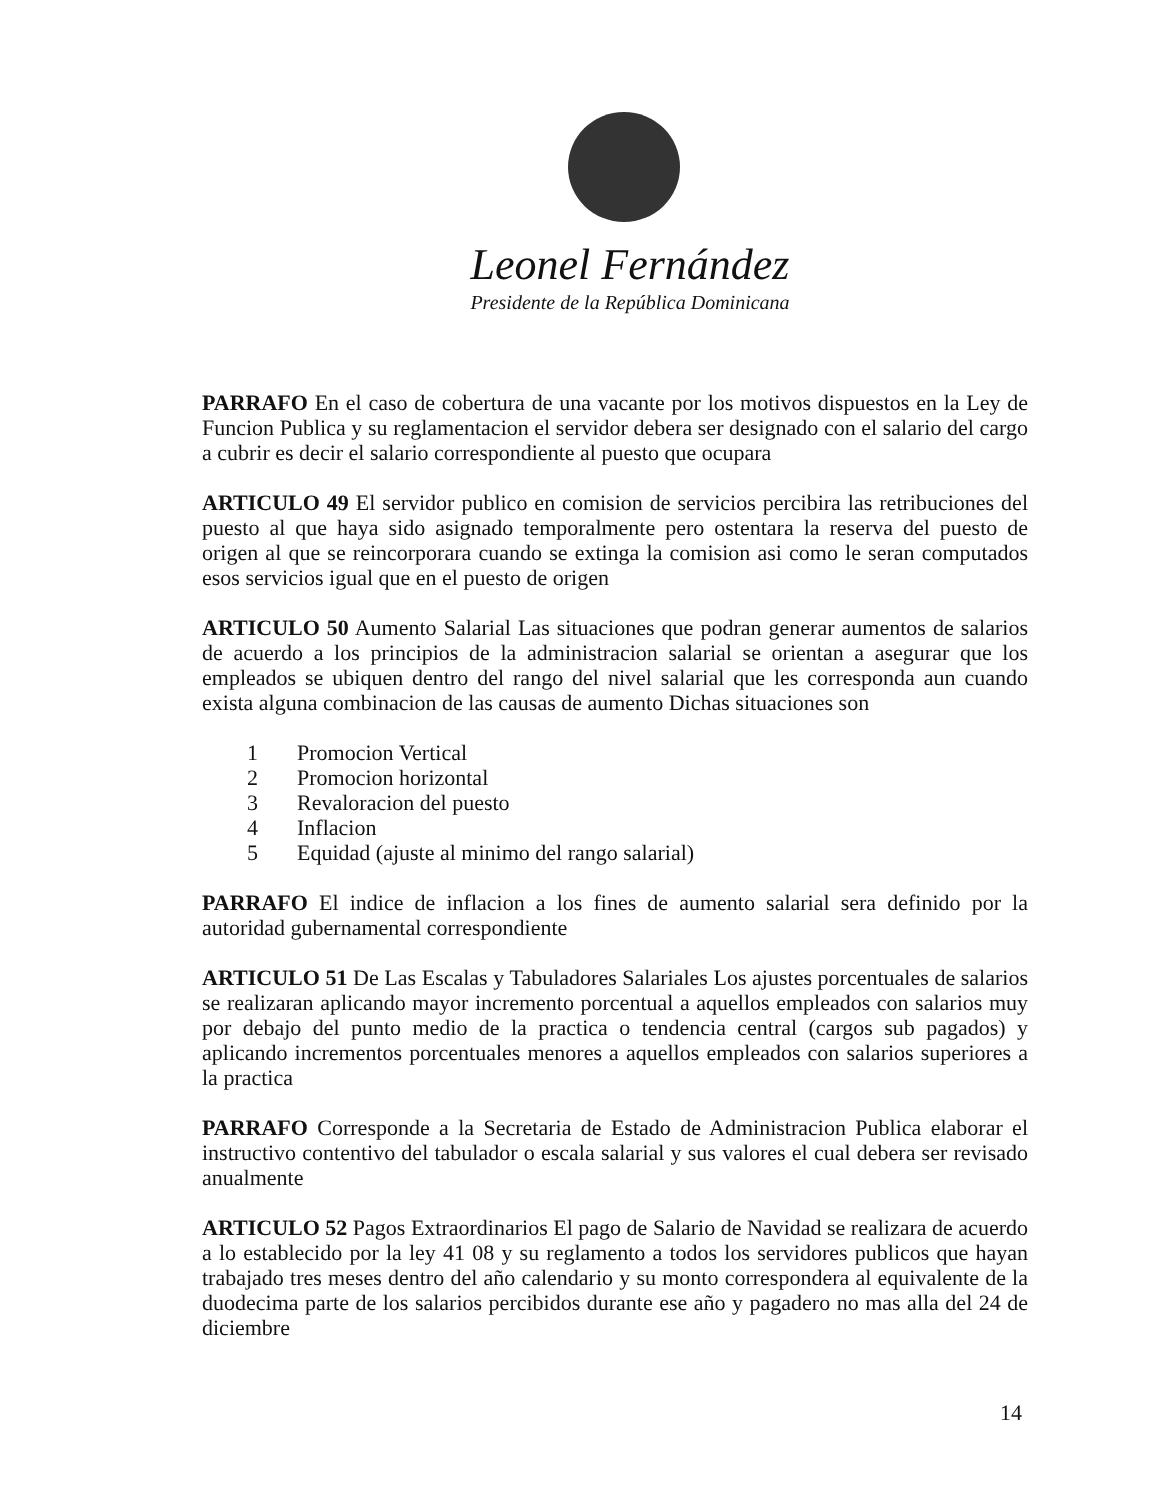Leonel Fernández
Presidente de la República Dominicana
PARRAFO En el caso de cobertura de una vacante por los motivos dispuestos en la Ley de Funcion Publica y su reglamentacion el servidor debera ser designado con el salario del cargo a cubrir es decir el salario correspondiente al puesto que ocupara
ARTICULO 49 El servidor publico en comision de servicios percibira las retribuciones del puesto al que haya sido asignado temporalmente pero ostentara la reserva del puesto de origen al que se reincorporara cuando se extinga la comision asi como le seran computados esos servicios igual que en el puesto de origen
ARTICULO 50 Aumento Salarial Las situaciones que podran generar aumentos de salarios de acuerdo a los principios de la administracion salarial se orientan a asegurar que los empleados se ubiquen dentro del rango del nivel salarial que les corresponda aun cuando exista alguna combinacion de las causas de aumento Dichas situaciones son
1 Promocion Vertical
2 Promocion horizontal
3 Revaloracion del puesto
4 Inflacion
5 Equidad (ajuste al minimo del rango salarial)
PARRAFO El indice de inflacion a los fines de aumento salarial sera definido por la autoridad gubernamental correspondiente
ARTICULO 51 De Las Escalas y Tabuladores Salariales Los ajustes porcentuales de salarios se realizaran aplicando mayor incremento porcentual a aquellos empleados con salarios muy por debajo del punto medio de la practica o tendencia central (cargos sub pagados) y aplicando incrementos porcentuales menores a aquellos empleados con salarios superiores a la practica
PARRAFO Corresponde a la Secretaria de Estado de Administracion Publica elaborar el instructivo contentivo del tabulador o escala salarial y sus valores el cual debera ser revisado anualmente
ARTICULO 52 Pagos Extraordinarios El pago de Salario de Navidad se realizara de acuerdo a lo establecido por la ley 41 08 y su reglamento a todos los servidores publicos que hayan trabajado tres meses dentro del año calendario y su monto correspondera al equivalente de la duodecima parte de los salarios percibidos durante ese año y pagadero no mas alla del 24 de diciembre
14